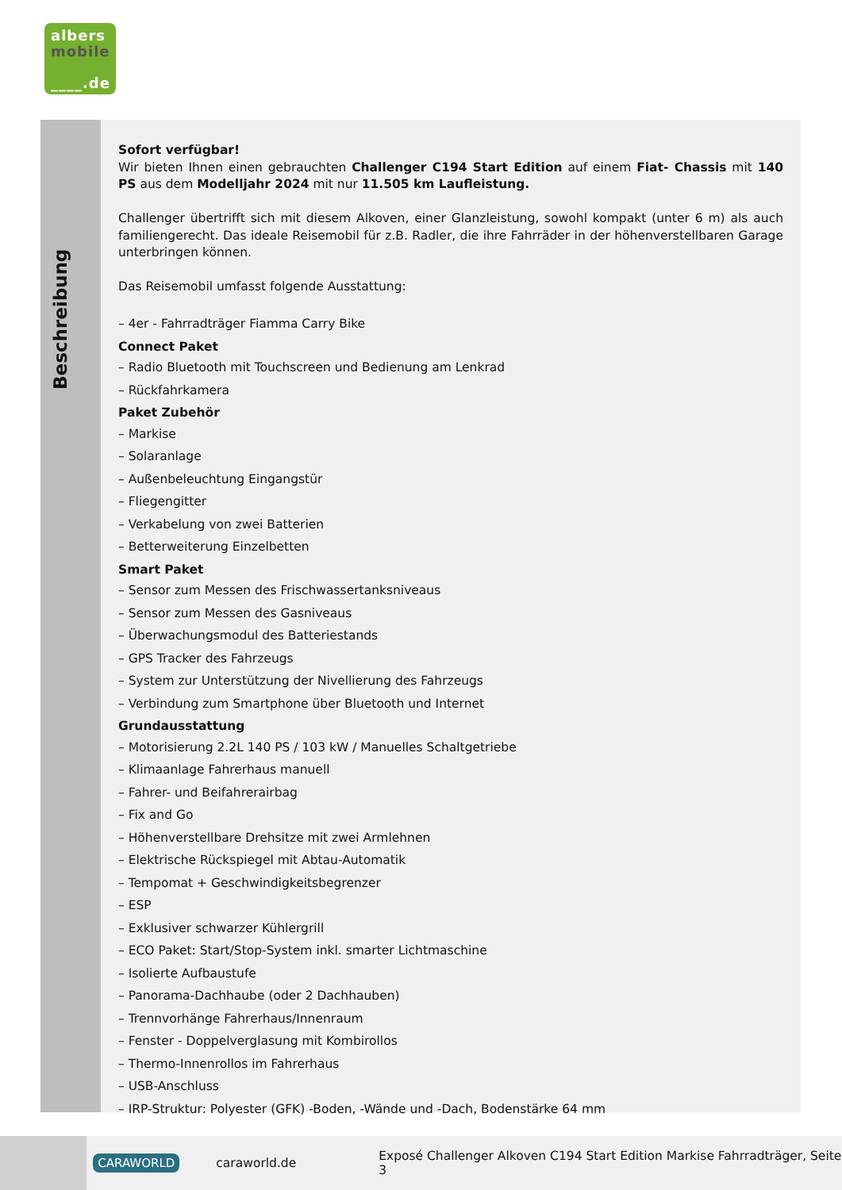albers
mobile
____.de
Beschreibung
Sofort verfügbar!
Wir bieten Ihnen einen gebrauchten Challenger C194 Start Edition auf einem Fiat- Chassis mit 140 PS aus dem Modelljahr 2024 mit nur 11.505 km Laufleistung.
Challenger übertrifft sich mit diesem Alkoven, einer Glanzleistung, sowohl kompakt (unter 6 m) als auch familiengerecht. Das ideale Reisemobil für z.B. Radler, die ihre Fahrräder in der höhenverstellbaren Garage unterbringen können.
Das Reisemobil umfasst folgende Ausstattung:
– 4er - Fahrradträger Fiamma Carry Bike
Connect Paket
– Radio Bluetooth mit Touchscreen und Bedienung am Lenkrad
– Rückfahrkamera
Paket Zubehör
– Markise
– Solaranlage
– Außenbeleuchtung Eingangstür
– Fliegengitter
– Verkabelung von zwei Batterien
– Betterweiterung Einzelbetten
Smart Paket
– Sensor zum Messen des Frischwassertanksniveaus
– Sensor zum Messen des Gasniveaus
– Überwachungsmodul des Batteriestands
– GPS Tracker des Fahrzeugs
– System zur Unterstützung der Nivellierung des Fahrzeugs
– Verbindung zum Smartphone über Bluetooth und Internet
Grundausstattung
– Motorisierung 2.2L 140 PS / 103 kW / Manuelles Schaltgetriebe
– Klimaanlage Fahrerhaus manuell
– Fahrer- und Beifahrerairbag
– Fix and Go
– Höhenverstellbare Drehsitze mit zwei Armlehnen
– Elektrische Rückspiegel mit Abtau-Automatik
– Tempomat + Geschwindigkeitsbegrenzer
– ESP
– Exklusiver schwarzer Kühlergrill
– ECO Paket: Start/Stop-System inkl. smarter Lichtmaschine
– Isolierte Aufbaustufe
– Panorama-Dachhaube (oder 2 Dachhauben)
– Trennvorhänge Fahrerhaus/Innenraum
– Fenster - Doppelverglasung mit Kombirollos
– Thermo-Innenrollos im Fahrerhaus
– USB-Anschluss
– IRP-Struktur: Polyester (GFK) -Boden, -Wände und -Dach, Bodenstärke 64 mm
CARAWORLD caraworld.de Exposé Challenger Alkoven C194 Start Edition Markise Fahrradträger, Seite 3